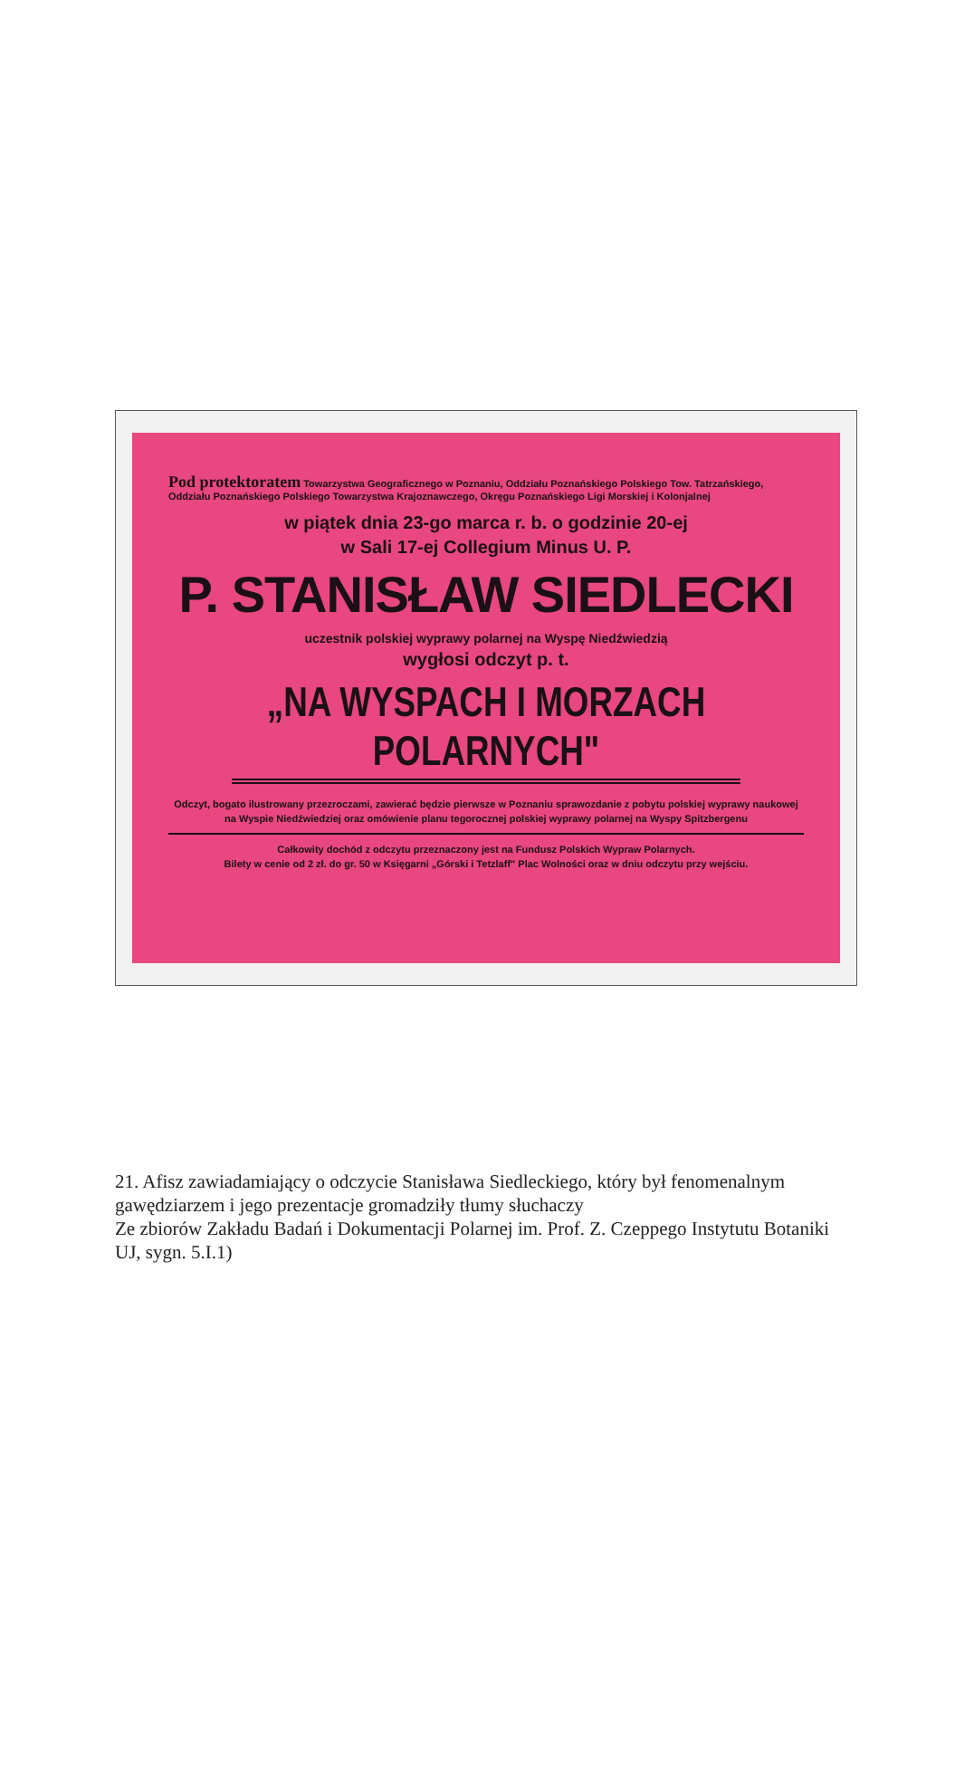Pod protektoratem Towarzystwa Geograficznego w Poznaniu, Oddziału Poznańskiego Polskiego Tow. Tatrzańskiego, Oddziału Poznańskiego Polskiego Towarzystwa Krajoznawczego, Okręgu Poznańskiego Ligi Morskiej i Kolonjalnej
w piątek dnia 23-go marca r. b. o godzinie 20-ej
w Sali 17-ej Collegium Minus U. P.
P. STANISŁAW SIEDLECKI
uczestnik polskiej wyprawy polarnej na Wyspę Niedźwiedzią
wygłosi odczyt p. t.
„NA WYSPACH I MORZACH POLARNYCH"
Odczyt, bogato ilustrowany przezroczami, zawierać będzie pierwsze w Poznaniu sprawozdanie z pobytu polskiej wyprawy naukowej na Wyspie Niedźwiedziej oraz omówienie planu tegorocznej polskiej wyprawy polarnej na Wyspy Spitzbergenu
Całkowity dochód z odczytu przeznaczony jest na Fundusz Polskich Wypraw Polarnych.
Bilety w cenie od 2 zł. do gr. 50 w Księgarni „Górski i Tetzlaff" Plac Wolności oraz w dniu odczytu przy wejściu.
21. Afisz zawiadamiający o odczycie Stanisława Siedleckiego, który był fenomenalnym gawędziarzem i jego prezentacje gromadziły tłumy słuchaczy
Ze zbiorów Zakładu Badań i Dokumentacji Polarnej im. Prof. Z. Czeppego Instytutu Botaniki UJ, sygn. 5.I.1)